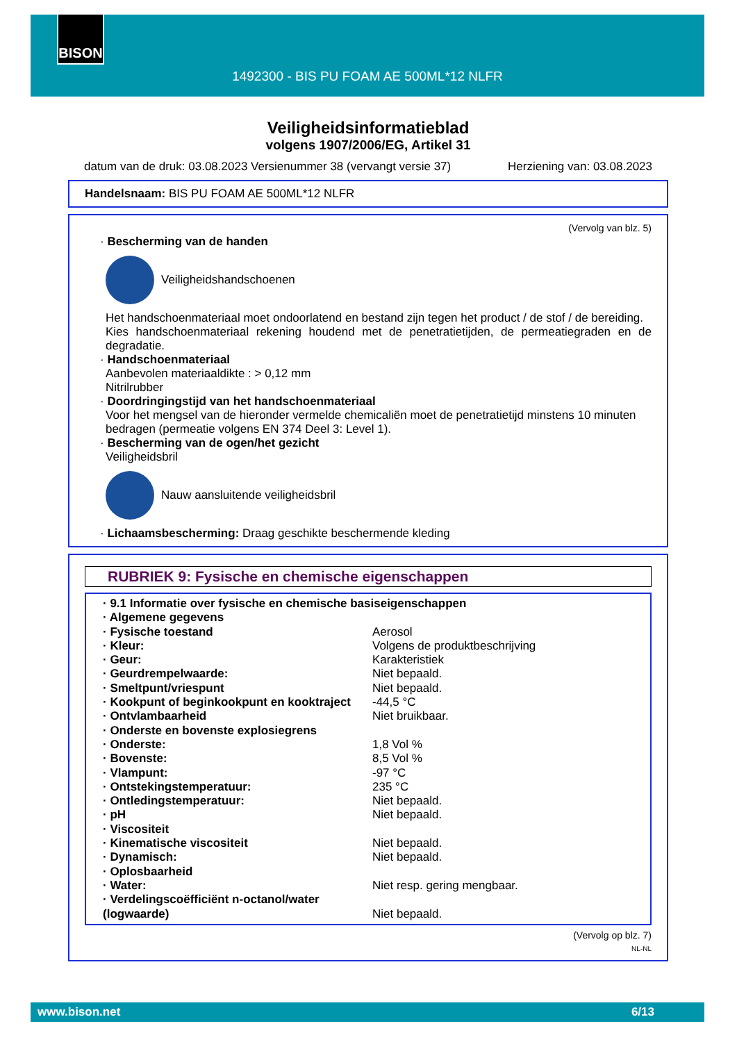BISON
1492300 - BIS PU FOAM AE 500ML*12 NLFR
Veiligheidsinformatieblad
volgens 1907/2006/EG, Artikel 31
datum van de druk: 03.08.2023 Versienummer 38 (vervangt versie 37) Herziening van: 03.08.2023
Handelsnaam: BIS PU FOAM AE 500ML*12 NLFR
(Vervolg van blz. 5)
· Bescherming van de handen
Veiligheidshandschoenen
Het handschoenmateriaal moet ondoorlatend en bestand zijn tegen het product / de stof / de bereiding.
Kies handschoenmateriaal rekening houdend met de penetratietijden, de permeatiegraden en de degradatie.
· Handschoenmateriaal
Aanbevolen materiaaldikte : > 0,12 mm
Nitrilrubber
· Doordringingstijd van het handschoenmateriaal
Voor het mengsel van de hieronder vermelde chemicaliën moet de penetratietijd minstens 10 minuten bedragen (permeatie volgens EN 374 Deel 3: Level 1).
· Bescherming van de ogen/het gezicht
Veiligheidsbril
Nauw aansluitende veiligheidsbril
· Lichaamsbescherming: Draag geschikte beschermende kleding
RUBRIEK 9: Fysische en chemische eigenschappen
| · 9.1 Informatie over fysische en chemische basiseigenschappen | |
| · Algemene gegevens | |
| · Fysische toestand | Aerosol |
| · Kleur: | Volgens de produktbeschrijving |
| · Geur: | Karakteristiek |
| · Geurdrempelwaarde: | Niet bepaald. |
| · Smeltpunt/vriespunt | Niet bepaald. |
| · Kookpunt of beginkookpunt en kooktraject | -44,5 °C |
| · Ontvlambaarheid | Niet bruikbaar. |
| · Onderste en bovenste explosiegrens | |
| · Onderste: | 1,8 Vol % |
| · Bovenste: | 8,5 Vol % |
| · Vlampunt: | -97 °C |
| · Ontstekingstemperatuur: | 235 °C |
| · Ontledingstemperatuur: | Niet bepaald. |
| · pH | Niet bepaald. |
| · Viscositeit | |
| · Kinematische viscositeit | Niet bepaald. |
| · Dynamisch: | Niet bepaald. |
| · Oplosbaarheid | |
| · Water: | Niet resp. gering mengbaar. |
| · Verdelingscoëfficiënt n-octanol/water (logwaarde) | Niet bepaald. |
(Vervolg op blz. 7)
NL-NL
www.bison.net 6/13